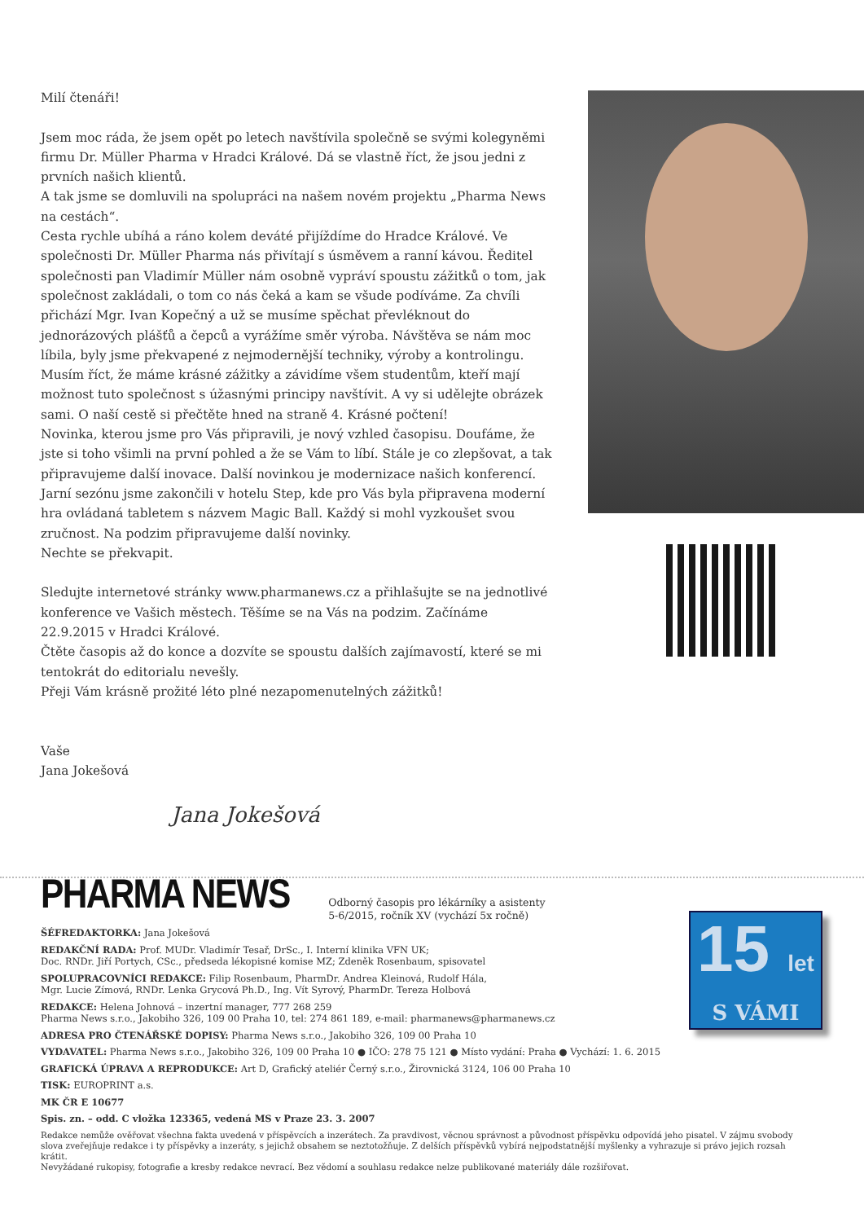Milí čtenáři!
Jsem moc ráda, že jsem opět po letech navštívila společně se svými kolegyněmi firmu Dr. Müller Pharma v Hradci Králové. Dá se vlastně říct, že jsou jedni z prvních našich klientů.
A tak jsme se domluvili na spolupráci na našem novém projektu „Pharma News na cestách“.
Cesta rychle ubíhá a ráno kolem deváté přijíždíme do Hradce Králové. Ve společnosti Dr. Müller Pharma nás přivítají s úsměvem a ranní kávou. Ředitel společnosti pan Vladimír Müller nám osobně vypráví spoustu zážitků o tom, jak společnost zakládali, o tom co nás čeká a kam se všude podíváme. Za chvíli přichází Mgr. Ivan Kopečný a už se musíme spěchat převléknout do jednorázových plášťů a čepců a vyrážíme směr výroba. Návštěva se nám moc líbila, byly jsme překvapené z nejmodernější techniky, výroby a kontrolingu. Musím říct, že máme krásné zážitky a závidíme všem studentům, kteří mají možnost tuto společnost s úžasnými principy navštívit. A vy si udělejte obrázek sami. O naší cestě si přečtěte hned na straně 4. Krásné počtení!
Novinka, kterou jsme pro Vás připravili, je nový vzhled časopisu. Doufáme, že jste si toho všimli na první pohled a že se Vám to líbí. Stále je co zlepšovat, a tak připravujeme další inovace. Další novinkou je modernizace našich konferencí. Jarní sezónu jsme zakončili v hotelu Step, kde pro Vás byla připravena moderní hra ovládaná tabletem s názvem Magic Ball. Každý si mohl vyzkoušet svou zručnost. Na podzim připravujeme další novinky.
Nechte se překvapit.
Sledujte internetové stránky www.pharmanews.cz a přihlašujte se na jednotlivé konference ve Vašich městech. Těšíme se na Vás na podzim. Začínáme 22.9.2015 v Hradci Králové.
Čtěte časopis až do konce a dozvíte se spoustu dalších zajímavostí, které se mi tentokrát do editorialu nevešly.
Přeji Vám krásně prožité léto plné nezapomenutelných zážitků!
Vaše
Jana Jokešová
Jana Jokešová
PHARMA NEWS Odborný časopis pro lékárníky a asistenty
5-6/2015, ročník XV (vychází 5x ročně)
ŠÉFREDAKTORKA: Jana Jokešová
REDAKČNÍ RADA: Prof. MUDr. Vladimír Tesař, DrSc., I. Interní klinika VFN UK;
Doc. RNDr. Jiří Portych, CSc., předseda lékopisné komise MZ; Zdeněk Rosenbaum, spisovatel
SPOLUPRACOVNÍCI REDAKCE: Filip Rosenbaum, PharmDr. Andrea Kleinová, Rudolf Hála,
Mgr. Lucie Zímová, RNDr. Lenka Grycová Ph.D., Ing. Vít Syrový, PharmDr. Tereza Holbová
REDAKCE: Helena Johnová – inzertní manager, 777 268 259
Pharma News s.r.o., Jakobiho 326, 109 00 Praha 10, tel: 274 861 189, e-mail: pharmanews@pharmanews.cz
ADRESA PRO ČTENÁŘSKÉ DOPISY: Pharma News s.r.o., Jakobiho 326, 109 00 Praha 10
VYDAVATEL: Pharma News s.r.o., Jakobiho 326, 109 00 Praha 10 ● IČO: 278 75 121 ● Místo vydání: Praha ● Vychází: 1. 6. 2015
GRAFICKÁ ÚPRAVA A REPRODUKCE: Art D, Grafický ateliér Černý s.r.o., Žirovnická 3124, 106 00 Praha 10
TISK: EUROPRINT a.s.
MK ČR E 10677
Spis. zn. – odd. C vložka 123365, vedená MS v Praze 23. 3. 2007
Redakce nemůže ověřovat všechna fakta uvedená v příspěvcích a inzerátech. Za pravdivost, věcnou správnost a původnost příspěvku odpovídá jeho pisatel. V zájmu svobody slova zveřejňuje redakce i ty příspěvky a inzeráty, s jejichž obsahem se neztotožňuje. Z delších příspěvků vybírá nejpodstatnější myšlenky a vyhrazuje si právo jejich rozsah krátit.
Nevyžádané rukopisy, fotografie a kresby redakce nevrací. Bez vědomí a souhlasu redakce nelze publikované materiály dále rozšiřovat.
15 let
S VÁMI